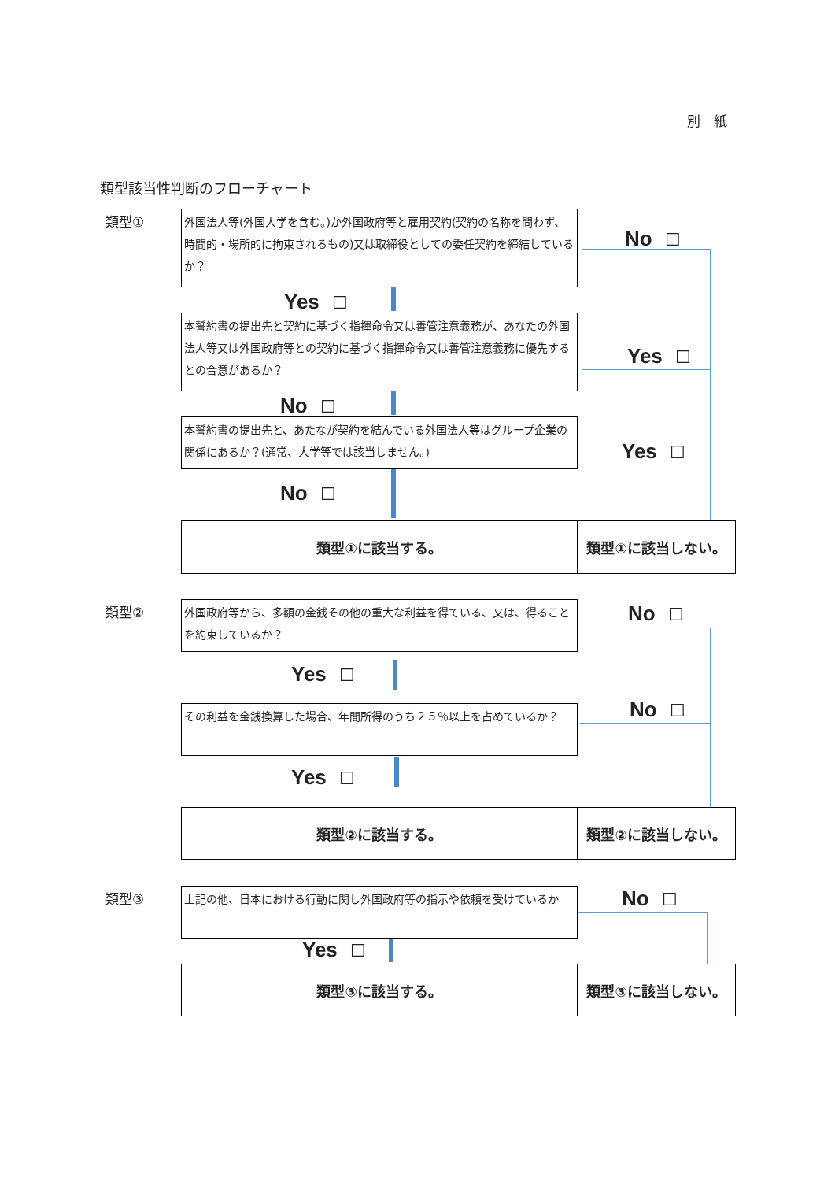別　紙
類型該当性判断のフローチャート
類型①
外国法人等(外国大学を含む。)か外国政府等と雇用契約(契約の名称を問わず、時間的・場所的に拘束されるもの)又は取締役としての委任契約を締結しているか？
No ☐
Yes ☐
本誓約書の提出先と契約に基づく指揮命令又は善管注意義務が、あなたの外国法人等又は外国政府等との契約に基づく指揮命令又は善管注意義務に優先するとの合意があるか？
Yes ☐
No ☐
本誓約書の提出先と、あたなが契約を結んでいる外国法人等はグループ企業の関係にあるか？(通常、大学等では該当しません。)
Yes ☐
No ☐
類型①に該当する。 類型①に該当しない。
類型②
外国政府等から、多額の金銭その他の重大な利益を得ている、又は、得ることを約束しているか？
No ☐
Yes ☐
その利益を金銭換算した場合、年間所得のうち２５％以上を占めているか？ No ☐
Yes ☐
類型②に該当する。 類型②に該当しない。
類型③ 上記の他、日本における行動に関し外国政府等の指示や依頼を受けているか No ☐
Yes ☐
類型③に該当する。 類型③に該当しない。